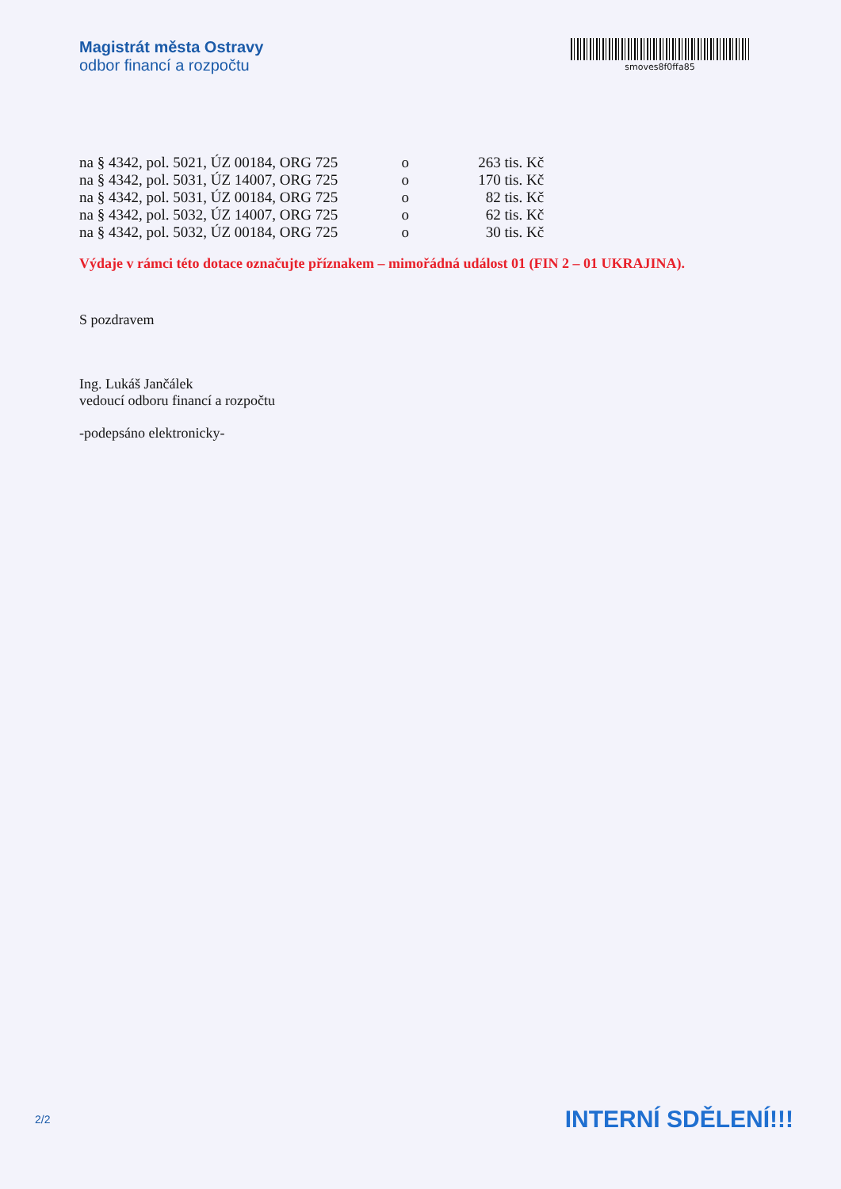Magistrát města Ostravy
odbor financí a rozpočtu
smoves8f0ffa85
| na § 4342, pol. 5021, ÚZ 00184, ORG 725 | o | 263 tis. Kč |
| na § 4342, pol. 5031, ÚZ 14007, ORG 725 | o | 170 tis. Kč |
| na § 4342, pol. 5031, ÚZ 00184, ORG 725 | o | 82 tis. Kč |
| na § 4342, pol. 5032, ÚZ 14007, ORG 725 | o | 62 tis. Kč |
| na § 4342, pol. 5032, ÚZ 00184, ORG 725 | o | 30 tis. Kč |
Výdaje v rámci této dotace označujte příznakem – mimořádná událost 01 (FIN 2 – 01 UKRAJINA).
S pozdravem
Ing. Lukáš Jančálek
vedoucí odboru financí a rozpočtu
-podepsáno elektronicky-
2/2 INTERNÍ SDĚLENÍ!!!